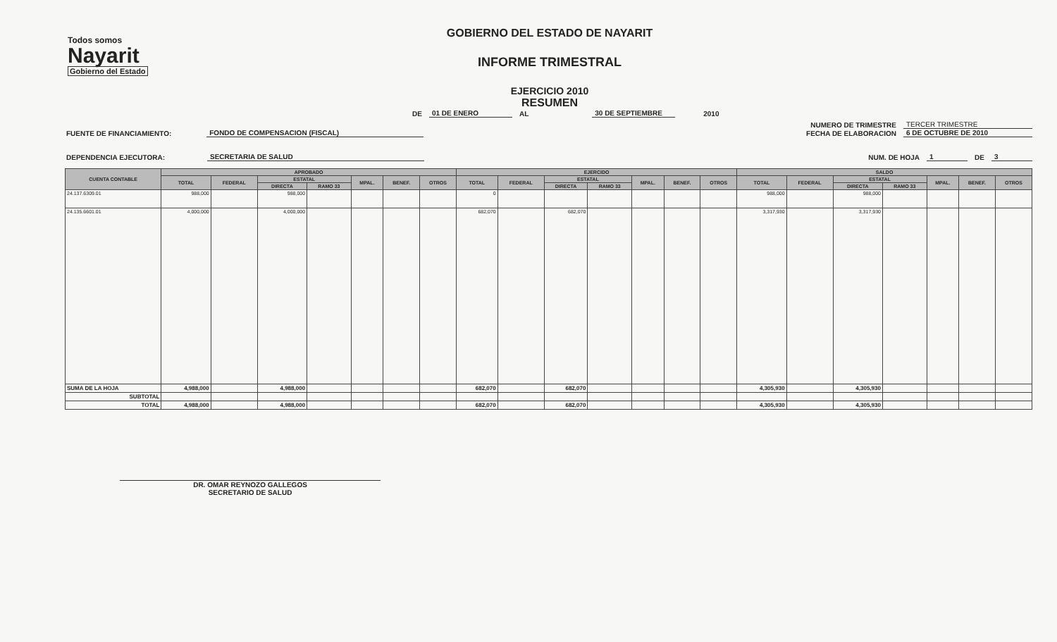Todos somos
Nayarit
Gobierno del Estado
GOBIERNO DEL ESTADO DE NAYARIT
INFORME TRIMESTRAL
EJERCICIO 2010
RESUMEN
DE 01 DE ENERO AL 30 DE SEPTIEMBRE 2010
NUMERO DE TRIMESTRE TERCER TRIMESTRE
FUENTE DE FINANCIAMIENTO: FONDO DE COMPENSACION (FISCAL) FECHA DE ELABORACION 6 DE OCTUBRE DE 2010
DEPENDENCIA EJECUTORA: SECRETARIA DE SALUD NUM. DE HOJA 1 DE 3
| CUENTA CONTABLE | APROBADO | | | | | | | EJERCIDO | | | | | | | SALDO | | | | | | |
| --- | --- | --- | --- | --- | --- | --- | --- | --- | --- | --- | --- | --- | --- | --- | --- | --- | --- | --- | --- | --- | --- |
| | TOTAL | FEDERAL | ESTATAL | | MPAL. | BENEF. | OTROS | TOTAL | FEDERAL | ESTATAL | | MPAL. | BENEF. | OTROS | TOTAL | FEDERAL | ESTATAL | | MPAL. | BENEF. | OTROS |
| | | | DIRECTA | RAMO 33 | | | | | | DIRECTA | RAMO 33 | | | | | | DIRECTA | RAMO 33 | | | |
| 24.137.6309.01 | 988,000 | | 988,000 | | | | | 0 | | | | | | | 988,000 | | 988,000 | | | | |
| 24.135.6601.01 | 4,000,000 | | 4,000,000 | | | | | 682,070 | | 682,070 | | | | | 3,317,930 | | 3,317,930 | | | | |
| SUMA DE LA HOJA | 4,988,000 | | 4,988,000 | | | | | 682,070 | | 682,070 | | | | | 4,305,930 | | 4,305,930 | | | | |
| SUBTOTAL | | | | | | | | | | | | | | | | | | | | | |
| TOTAL | 4,988,000 | | 4,988,000 | | | | | 682,070 | | 682,070 | | | | | 4,305,930 | | 4,305,930 | | | | |
DR. OMAR REYNOZO GALLEGOS
SECRETARIO DE SALUD